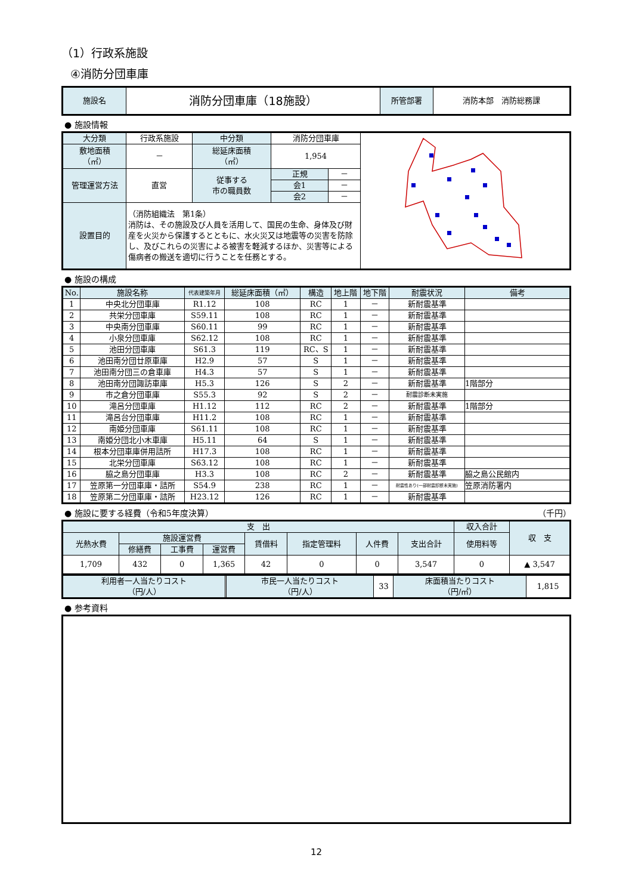（1）行政系施設
④消防分団車庫
| 施設名 | 消防分団車庫（18施設） | 所管部署 | 消防本部 消防総務課 |
● 施設情報
| 大分類 | 行政系施設 | 中分類 | 消防分団車庫 | | |
| 敷地面積 （㎡） | － | 総延床面積 （㎡） | 1,954 | | |
| 管理運営方法 | 直営 | 従事する 市の職員数 | 正規 | － | |
| | | | 会1 | － | |
| | | | 会2 | － | |
| 設置目的 | （消防組織法 第1条） 消防は、その施設及び人員を活用して、国民の生命、身体及び財産を火災から保護するとともに、水火災又は地震等の災害を防除し、及びこれらの災害による被害を軽減するほか、災害等による傷病者の搬送を適切に行うことを任務とする。 | | | | |
● 施設の構成
| No. | 施設名称 | 代表建築年月 | 総延床面積（㎡） | 構造 | 地上階 | 地下階 | 耐震状況 | 備考 |
| --- | --- | --- | --- | --- | --- | --- | --- | --- |
| 1 | 中央北分団車庫 | R1.12 | 108 | RC | 1 | － | 新耐震基準 | |
| 2 | 共栄分団車庫 | S59.11 | 108 | RC | 1 | － | 新耐震基準 | |
| 3 | 中央南分団車庫 | S60.11 | 99 | RC | 1 | － | 新耐震基準 | |
| 4 | 小泉分団車庫 | S62.12 | 108 | RC | 1 | － | 新耐震基準 | |
| 5 | 池田分団車庫 | S61.3 | 119 | RC、S | 1 | － | 新耐震基準 | |
| 6 | 池田南分団廿原車庫 | H2.9 | 57 | S | 1 | － | 新耐震基準 | |
| 7 | 池田南分団三の倉車庫 | H4.3 | 57 | S | 1 | － | 新耐震基準 | |
| 8 | 池田南分団諏訪車庫 | H5.3 | 126 | S | 2 | － | 新耐震基準 | 1階部分 |
| 9 | 市之倉分団車庫 | S55.3 | 92 | S | 2 | － | 耐震診断未実施 | |
| 10 | 滝呂分団車庫 | H1.12 | 112 | RC | 2 | － | 新耐震基準 | 1階部分 |
| 11 | 滝呂台分団車庫 | H11.2 | 108 | RC | 1 | － | 新耐震基準 | |
| 12 | 南姫分団車庫 | S61.11 | 108 | RC | 1 | － | 新耐震基準 | |
| 13 | 南姫分団北小木車庫 | H5.11 | 64 | S | 1 | － | 新耐震基準 | |
| 14 | 根本分団車庫併用詰所 | H17.3 | 108 | RC | 1 | － | 新耐震基準 | |
| 15 | 北栄分団車庫 | S63.12 | 108 | RC | 1 | － | 新耐震基準 | |
| 16 | 脇之島分団車庫 | H3.3 | 108 | RC | 2 | － | 新耐震基準 | 脇之島公民館内 |
| 17 | 笠原第一分団車庫・詰所 | S54.9 | 238 | RC | 1 | － | 耐震性あり(一部耐震診断未実施) | 笠原消防署内 |
| 18 | 笠原第二分団車庫・詰所 | H23.12 | 126 | RC | 1 | － | 新耐震基準 | |
● 施設に要する経費（令和5年度決算） （千円）
| 支 出 | | | | | | | | 収入合計 | 収 支 |
| 光熱水費 | 施設運営費 | | | 賃借料 | 指定管理料 | 人件費 | 支出合計 | 使用料等 | |
| | 修繕費 | 工事費 | 運営費 | | | | | | |
| 1,709 | 432 | 0 | 1,365 | 42 | 0 | 0 | 3,547 | 0 | ▲ 3,547 |
| 利用者一人当たりコスト （円/人） | | 市民一人当たりコスト （円/人） | 33 | 床面積当たりコスト （円/㎡） | 1,815 |
● 参考資料
12